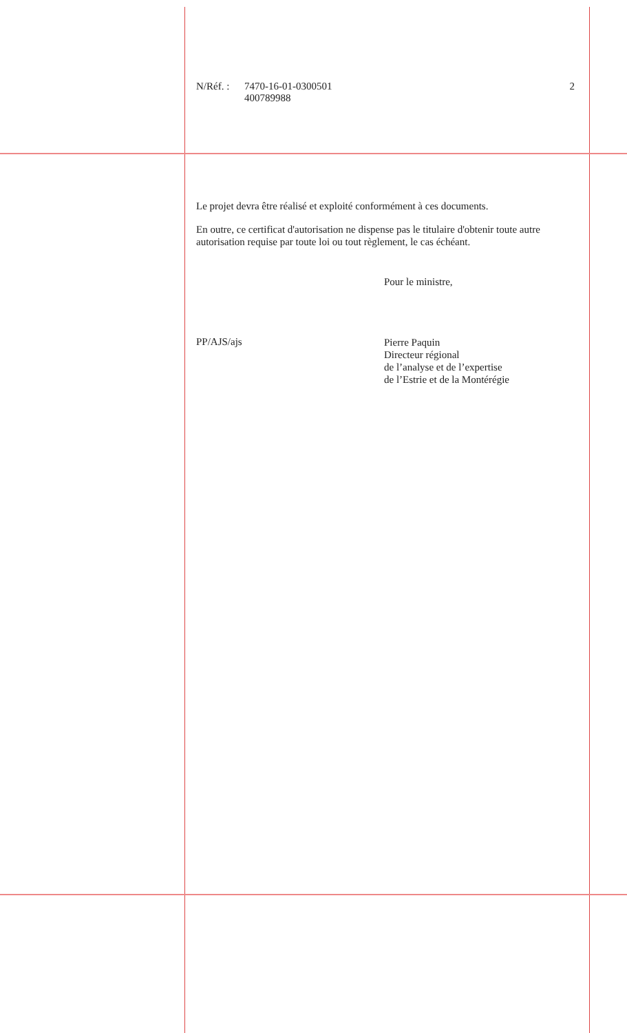N/Réf. :
7470-16-01-0300501
400789988
2
Le projet devra être réalisé et exploité conformément à ces documents.
En outre, ce certificat d'autorisation ne dispense pas le titulaire d'obtenir toute autre autorisation requise par toute loi ou tout règlement, le cas échéant.
Pour le ministre,
PP/AJS/ajs
Pierre Paquin
Directeur régional
de l’analyse et de l’expertise
de l’Estrie et de la Montérégie